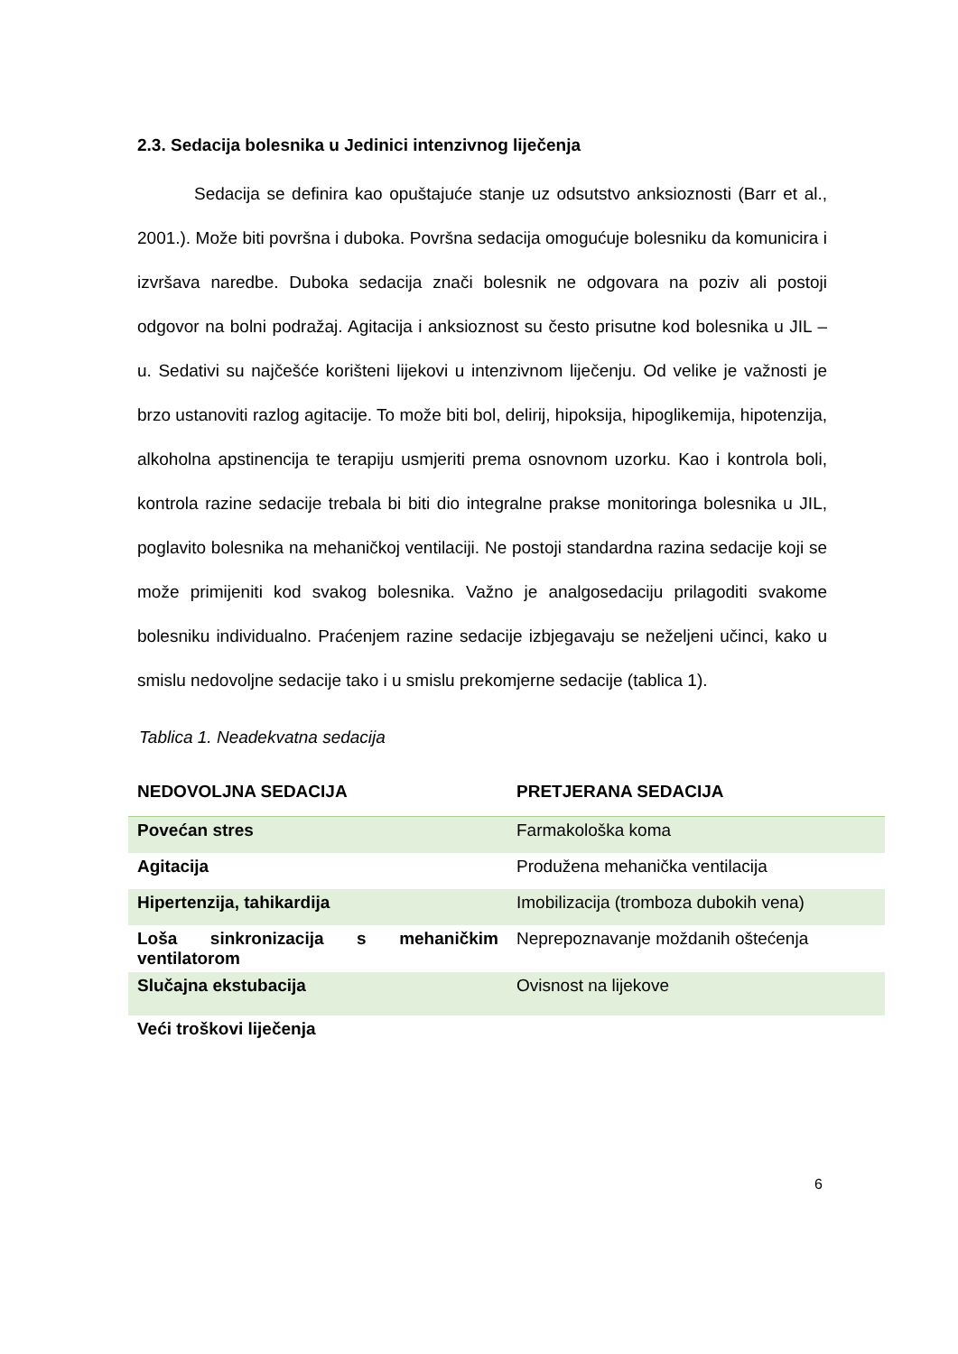2.3. Sedacija bolesnika u Jedinici intenzivnog liječenja
Sedacija se definira kao opuštajuće stanje uz odsutstvo anksioznosti (Barr et al., 2001.). Može biti površna i duboka. Površna sedacija omogućuje bolesniku da komunicira i izvršava naredbe. Duboka sedacija znači bolesnik ne odgovara na poziv ali postoji odgovor na bolni podražaj. Agitacija i anksioznost su često prisutne kod bolesnika u JIL – u. Sedativi su najčešće korišteni lijekovi u intenzivnom liječenju. Od velike je važnosti je brzo ustanoviti razlog agitacije. To može biti bol, delirij, hipoksija, hipoglikemija, hipotenzija, alkoholna apstinencija te terapiju usmjeriti prema osnovnom uzorku. Kao i kontrola boli, kontrola razine sedacije trebala bi biti dio integralne prakse monitoringa bolesnika u JIL, poglavito bolesnika na mehaničkoj ventilaciji. Ne postoji standardna razina sedacije koji se može primijeniti kod svakog bolesnika. Važno je analgosedaciju prilagoditi svakome bolesniku individualno. Praćenjem razine sedacije izbjegavaju se neželjeni učinci, kako u smislu nedovoljne sedacije tako i u smislu prekomjerne sedacije (tablica 1).
Tablica 1. Neadekvatna sedacija
| NEDOVOLJNA SEDACIJA | PRETJERANA SEDACIJA |
| --- | --- |
| Povećan stres | Farmakološka koma |
| Agitacija | Produžena mehanička ventilacija |
| Hipertenzija, tahikardija | Imobilizacija (tromboza dubokih vena) |
| Loša sinkronizacija s mehaničkim ventilatorom | Neprepoznavanje moždanih oštećenja |
| Slučajna ekstubacija | Ovisnost na lijekove |
| Veći troškovi liječenja | |
6